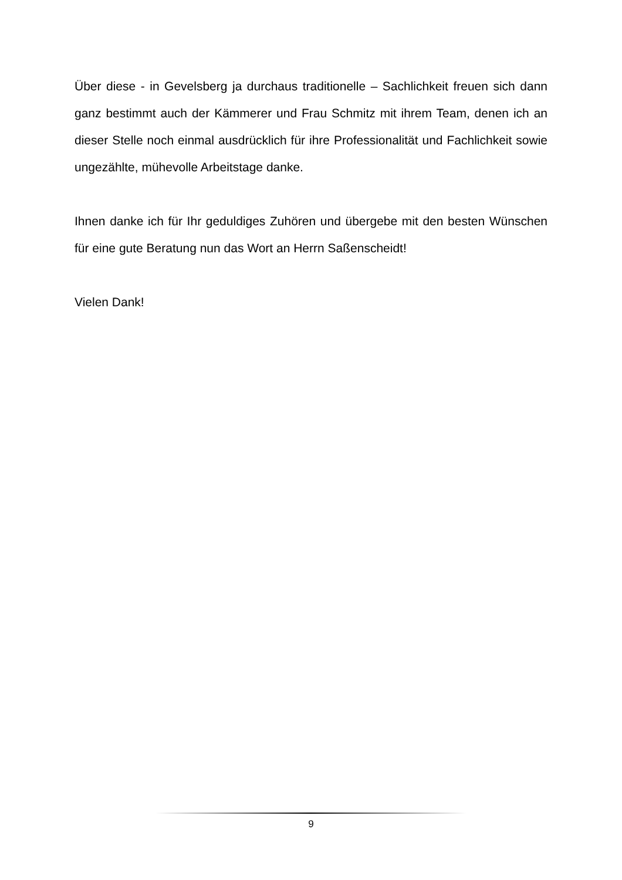Über diese - in Gevelsberg ja durchaus traditionelle – Sachlichkeit freuen sich dann ganz bestimmt auch der Kämmerer und Frau Schmitz mit ihrem Team, denen ich an dieser Stelle noch einmal ausdrücklich für ihre Professionalität und Fachlichkeit sowie ungezählte, mühevolle Arbeitstage danke.
Ihnen danke ich für Ihr geduldiges Zuhören und übergebe mit den besten Wünschen für eine gute Beratung nun das Wort an Herrn Saßenscheidt!
Vielen Dank!
9